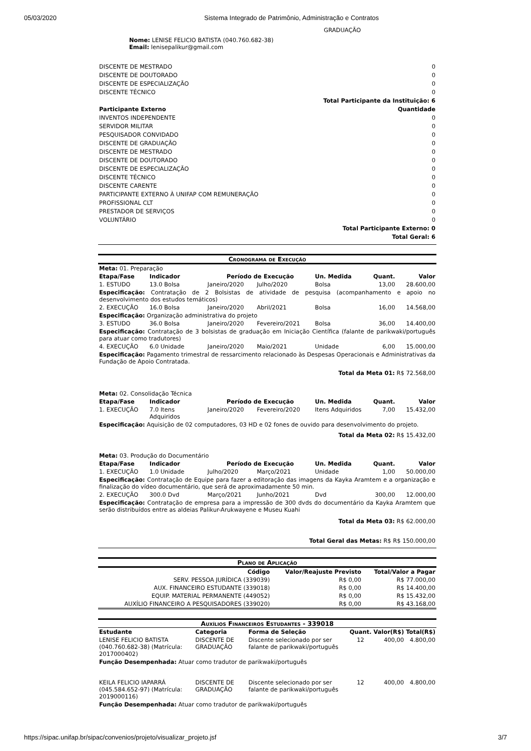05/03/2020 Sistema Integrado de Patrimônio, Administração e Contratos
GRADUAÇÃO
Nome: LENISE FELICIO BATISTA (040.760.682-38)
Email: lenisepalikur@gmail.com
| DISCENTE DE MESTRADO | 0 |
| DISCENTE DE DOUTORADO | 0 |
| DISCENTE DE ESPECIALIZAÇÃO | 0 |
| DISCENTE TÉCNICO | 0 |
| Total Participante da Instituição: 6 | |
| Participante Externo | Quantidade |
| INVENTOS INDEPENDENTE | 0 |
| SERVIDOR MILITAR | 0 |
| PESQUISADOR CONVIDADO | 0 |
| DISCENTE DE GRADUAÇÃO | 0 |
| DISCENTE DE MESTRADO | 0 |
| DISCENTE DE DOUTORADO | 0 |
| DISCENTE DE ESPECIALIZAÇÃO | 0 |
| DISCENTE TÉCNICO | 0 |
| DISCENTE CARENTE | 0 |
| PARTICIPANTE EXTERNO À UNIFAP COM REMUNERAÇÃO | 0 |
| PROFISSIONAL CLT | 0 |
| PRESTADOR DE SERVIÇOS | 0 |
| VOLUNTÁRIO | 0 |
| Total Participante Externo: 0 | |
| Total Geral: 6 | |
Cronograma de Execução
| Meta: 01. Preparação | | | | | | |
| Etapa/Fase | Indicador | Período de Execução | | Un. Medida | Quant. | Valor |
| 1. ESTUDO | 13.0 Bolsa | Janeiro/2020 | Julho/2020 | Bolsa | 13,00 | 28.600,00 |
| Especificação: Contratação de 2 Bolsistas de atividade de pesquisa (acompanhamento e apoio no desenvolvimento dos estudos temáticos) | | | | | | |
| 2. EXECUÇÃO | 16.0 Bolsa | Janeiro/2020 | Abril/2021 | Bolsa | 16,00 | 14.568,00 |
| Especificação: Organização administrativa do projeto | | | | | | |
| 3. ESTUDO | 36.0 Bolsa | Janeiro/2020 | Fevereiro/2021 | Bolsa | 36,00 | 14.400,00 |
| Especificação: Contratação de 3 bolsistas de graduação em Iniciação Científica (falante de parikwaki/português para atuar como tradutores) | | | | | | |
| 4. EXECUÇÃO | 6.0 Unidade | Janeiro/2020 | Maio/2021 | Unidade | 6,00 | 15.000,00 |
| Especificação: Pagamento trimestral de ressarcimento relacionado às Despesas Operacionais e Administrativas da Fundação de Apoio Contratada. | | | | | | |
| Total da Meta 01: R$ 72.568,00 | | | | | | |
| Meta: 02. Consolidação Técnica | | | | | | |
| Etapa/Fase | Indicador | Período de Execução | | Un. Medida | Quant. | Valor |
| 1. EXECUÇÃO | 7.0 Itens Adquiridos | Janeiro/2020 | Fevereiro/2020 | Itens Adquiridos | 7,00 | 15.432,00 |
| Especificação: Aquisição de 02 computadores, 03 HD e 02 fones de ouvido para desenvolvimento do projeto. | | | | | | |
| Total da Meta 02: R$ 15.432,00 | | | | | | |
| Meta: 03. Produção do Documentário | | | | | | |
| Etapa/Fase | Indicador | Período de Execução | | Un. Medida | Quant. | Valor |
| 1. EXECUÇÃO | 1.0 Unidade | Julho/2020 | Março/2021 | Unidade | 1,00 | 50.000,00 |
| Especificação: Contratação de Equipe para fazer a editoração das imagens da Kayka Aramtem e a organização e finalização do vídeo documentário, que será de aproximadamente 50 min. | | | | | | |
| 2. EXECUÇÃO | 300.0 Dvd | Março/2021 | Junho/2021 | Dvd | 300,00 | 12.000,00 |
| Especificação: Contratação de empresa para a impressão de 300 dvds do documentário da Kayka Aramtem que serão distribuídos entre as aldeias Palikur-Arukwayene e Museu Kuahi | | | | | | |
| Total da Meta 03: R$ 62.000,00 | | | | | | |
| Total Geral das Metas: R$ R$ 150.000,00 | | | | | | |
Plano de Aplicação
| Código | Valor/Reajuste Previsto | Total/Valor a Pagar |
| --- | --- | --- |
| SERV. PESSOA JURÍDICA (339039) | R$ 0,00 | R$ 77.000,00 |
| AUX. FINANCEIRO ESTUDANTE (339018) | R$ 0,00 | R$ 14.400,00 |
| EQUIP. MATERIAL PERMANENTE (449052) | R$ 0,00 | R$ 15.432,00 |
| AUXÍLIO FINANCEIRO A PESQUISADORES (339020) | R$ 0,00 | R$ 43.168,00 |
Auxílios Financeiros Estudantes - 339018
| Estudante | Categoria | Forma de Seleção | Quant. | Valor(R$) | Total(R$) |
| --- | --- | --- | --- | --- | --- |
| LENISE FELICIO BATISTA (040.760.682-38) (Matrícula: 2017000402) | DISCENTE DE GRADUAÇÃO | Discente selecionado por ser falante de parikwaki/português | 12 | 400,00 | 4.800,00 |
| Função Desempenhada: Atuar como tradutor de parikwaki/português | | | | | |
| KEILA FELICIO IAPARRÁ (045.584.652-97) (Matrícula: 2019000116) | DISCENTE DE GRADUAÇÃO | Discente selecionado por ser falante de parikwaki/português | 12 | 400,00 | 4.800,00 |
| Função Desempenhada: Atuar como tradutor de parikwaki/português | | | | | |
https://sipac.unifap.br/sipac/convenios/projeto/visualizar_projeto.jsf 3/7